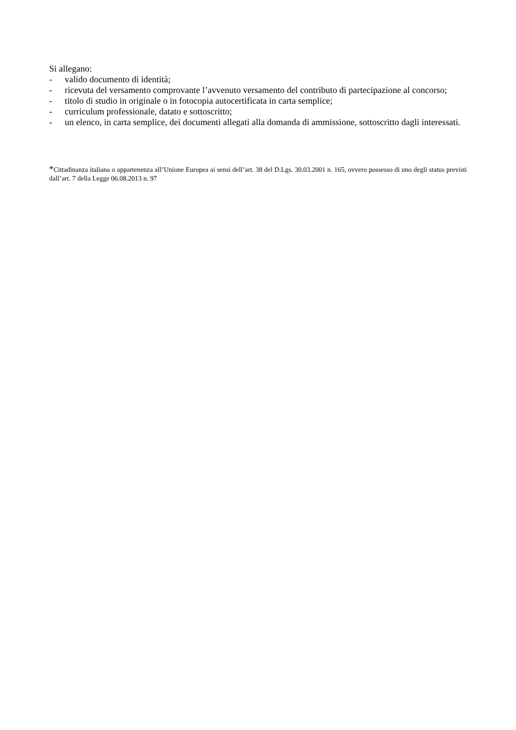Si allegano:
- valido documento di identità;
- ricevuta del versamento comprovante l’avvenuto versamento del contributo di partecipazione al concorso;
- titolo di studio in originale o in fotocopia autocertificata in carta semplice;
- curriculum professionale, datato e sottoscritto;
- un elenco, in carta semplice, dei documenti allegati alla domanda di ammissione, sottoscritto dagli interessati.
*Cittadinanza italiana o appartenenza all’Unione Europea ai sensi dell’art. 38 del D.Lgs. 30.03.2001 n. 165, ovvero possesso di uno degli status previsti dall’art. 7 della Legge 06.08.2013 n. 97